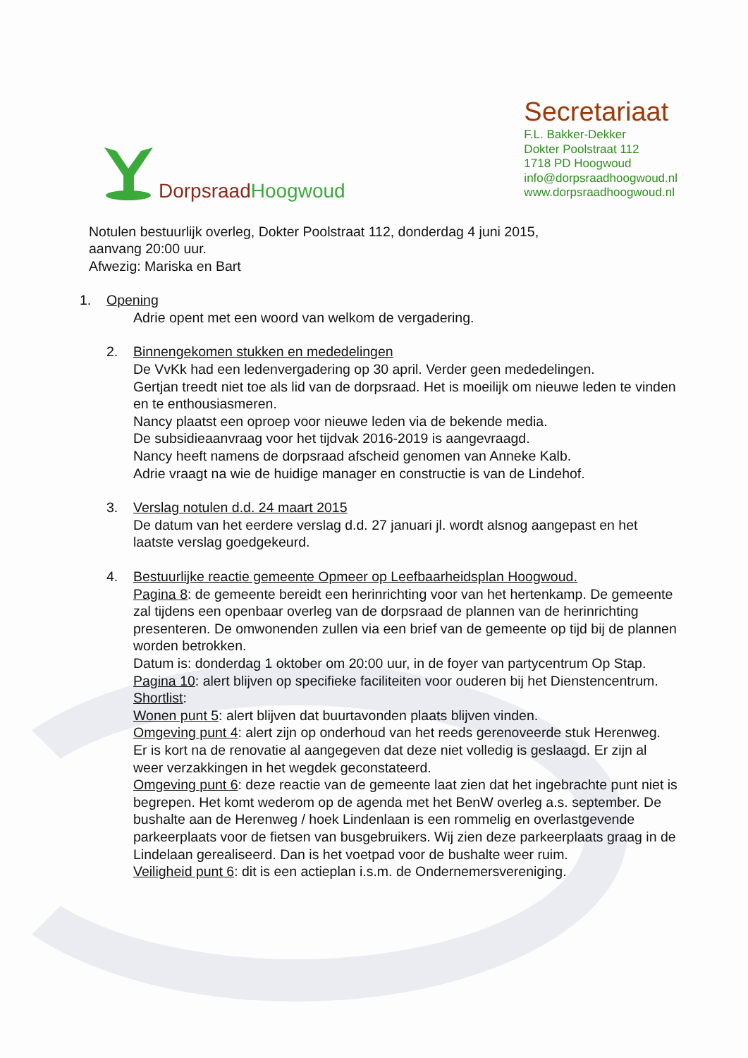Dorpsraad Hoogwoud
Secretariaat
F.L. Bakker-Dekker
Dokter Poolstraat 112
1718 PD Hoogwoud
info@dorpsraadhoogwoud.nl
www.dorpsraadhoogwoud.nl
Notulen bestuurlijk overleg, Dokter Poolstraat 112, donderdag 4 juni 2015,
aanvang 20:00 uur.
Afwezig: Mariska en Bart
1. Opening
Adrie opent met een woord van welkom de vergadering.
2. Binnengekomen stukken en mededelingen
De VvKk had een ledenvergadering op 30 april. Verder geen mededelingen.
Gertjan treedt niet toe als lid van de dorpsraad. Het is moeilijk om nieuwe leden te vinden en te enthousiasmeren.
Nancy plaatst een oproep voor nieuwe leden via de bekende media.
De subsidieaanvraag voor het tijdvak 2016-2019 is aangevraagd.
Nancy heeft namens de dorpsraad afscheid genomen van Anneke Kalb.
Adrie vraagt na wie de huidige manager en constructie is van de Lindehof.
3. Verslag notulen d.d. 24 maart 2015
De datum van het eerdere verslag d.d. 27 januari jl. wordt alsnog aangepast en het laatste verslag goedgekeurd.
4. Bestuurlijke reactie gemeente Opmeer op Leefbaarheidsplan Hoogwoud.
Pagina 8: de gemeente bereidt een herinrichting voor van het hertenkamp. De gemeente zal tijdens een openbaar overleg van de dorpsraad de plannen van de herinrichting presenteren. De omwonenden zullen via een brief van de gemeente op tijd bij de plannen worden betrokken.
Datum is: donderdag 1 oktober om 20:00 uur, in de foyer van partycentrum Op Stap.
Pagina 10: alert blijven op specifieke faciliteiten voor ouderen bij het Dienstencentrum.
Shortlist:
Wonen punt 5: alert blijven dat buurtavonden plaats blijven vinden.
Omgeving punt 4: alert zijn op onderhoud van het reeds gerenoveerde stuk Herenweg. Er is kort na de renovatie al aangegeven dat deze niet volledig is geslaagd. Er zijn al weer verzakkingen in het wegdek geconstateerd.
Omgeving punt 6: deze reactie van de gemeente laat zien dat het ingebrachte punt niet is begrepen. Het komt wederom op de agenda met het BenW overleg a.s. september. De bushalte aan de Herenweg / hoek Lindenlaan is een rommelig en overlastgevende parkeerplaats voor de fietsen van busgebruikers. Wij zien deze parkeerplaats graag in de Lindelaan gerealiseerd. Dan is het voetpad voor de bushalte weer ruim.
Veiligheid punt 6: dit is een actieplan i.s.m. de Ondernemersvereniging.